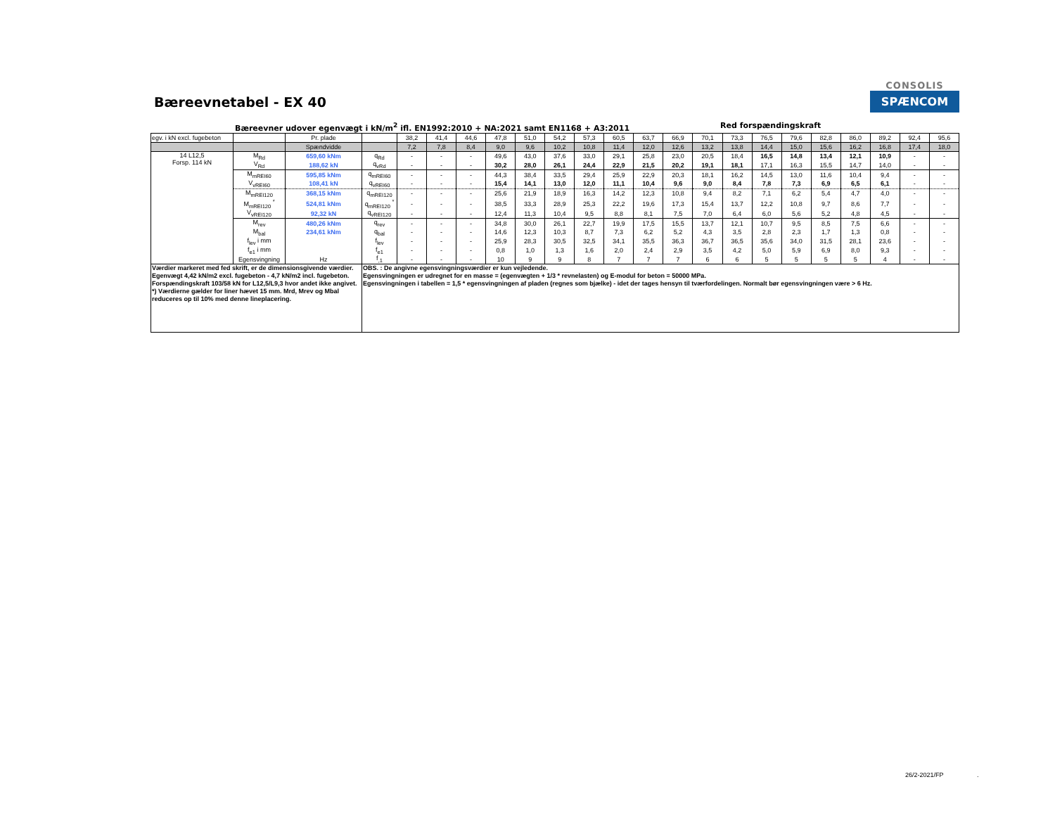Bæreevnetabel - EX 40
CONSOLIS
SPÆNCOM
Bæreevner udover egenvægt i kN/m<sup>2</sup> ifl. EN1992:2010 + NA:2021 samt EN1168 + A3:2011 Red forspændingskraft
| egv. i kN excl. fugebeton | | Pr. plade | | 38,2 | 41,4 | 44,6 | 47,8 | 51,0 | 54,2 | 57,3 | 60,5 | 63,7 | 66,9 | 70,1 | 73,3 | 76,5 | 79,6 | 82,8 | 86,0 | 89,2 | 92,4 | 95,6 |
| | | Spændvidde | | 7,2 | 7,8 | 8,4 | 9,0 | 9,6 | 10,2 | 10,8 | 11,4 | 12,0 | 12,6 | 13,2 | 13,8 | 14,4 | 15,0 | 15,6 | 16,2 | 16,8 | 17,4 | 18,0 |
| 14 L12,5 Forsp. 114 kN | M<sub>Rd</sub> | 659,60 kNm | q<sub>Rd</sub> | - | - | - | 49,6 | 43,0 | 37,6 | 33,0 | 29,1 | 25,8 | 23,0 | 20,5 | 18,4 | 16,5 | 14,8 | 13,4 | 12,1 | 10,9 | - | - |
| | V<sub>Rd</sub> | 188,62 kN | q<sub>vRd</sub> | - | - | - | 30,2 | 28,0 | 26,1 | 24,4 | 22,9 | 21,5 | 20,2 | 19,1 | 18,1 | 17,1 | 16,3 | 15,5 | 14,7 | 14,0 | - | - |
| | M<sub>mREI60</sub> | 595,85 kNm | q<sub>mREI60</sub> | - | - | - | 44,3 | 38,4 | 33,5 | 29,4 | 25,9 | 22,9 | 20,3 | 18,1 | 16,2 | 14,5 | 13,0 | 11,6 | 10,4 | 9,4 | - | - |
| | V<sub>vREI60</sub> | 108,41 kN | q<sub>vREI60</sub> | - | - | - | 15,4 | 14,1 | 13,0 | 12,0 | 11,1 | 10,4 | 9,6 | 9,0 | 8,4 | 7,8 | 7,3 | 6,9 | 6,5 | 6,1 | - | - |
| | M<sub>mREI120</sub> | 368,15 kNm | q<sub>mREI120</sub> | - | - | - | 25,6 | 21,9 | 18,9 | 16,3 | 14,2 | 12,3 | 10,8 | 9,4 | 8,2 | 7,1 | 6,2 | 5,4 | 4,7 | 4,0 | - | - |
| | M<sub>mREI120</sub> <sup>*</sup> | 524,81 kNm | q<sub>mREI120</sub> <sup>*</sup> | - | - | - | 38,5 | 33,3 | 28,9 | 25,3 | 22,2 | 19,6 | 17,3 | 15,4 | 13,7 | 12,2 | 10,8 | 9,7 | 8,6 | 7,7 | - | - |
| | V<sub>vREI120</sub> | 92,32 kN | q<sub>vREI120</sub> | - | - | - | 12,4 | 11,3 | 10,4 | 9,5 | 8,8 | 8,1 | 7,5 | 7,0 | 6,4 | 6,0 | 5,6 | 5,2 | 4,8 | 4,5 | - | - |
| | M<sub>rev</sub> | 480,26 kNm | q<sub>rev</sub> | - | - | - | 34,8 | 30,0 | 26,1 | 22,7 | 19,9 | 17,5 | 15,5 | 13,7 | 12,1 | 10,7 | 9,5 | 8,5 | 7,5 | 6,6 | - | - |
| | M<sub>bal</sub> | 234,61 kNm | q<sub>bal</sub> | - | - | - | 14,6 | 12,3 | 10,3 | 8,7 | 7,3 | 6,2 | 5,2 | 4,3 | 3,5 | 2,8 | 2,3 | 1,7 | 1,3 | 0,8 | - | - |
| | f<sub>lev</sub> i mm | | f<sub>lev</sub> | - | - | - | 25,9 | 28,3 | 30,5 | 32,5 | 34,1 | 35,5 | 36,3 | 36,7 | 36,5 | 35,6 | 34,0 | 31,5 | 28,1 | 23,6 | - | - |
| | f<sub>e1</sub> i mm | | f<sub>e1</sub> | - | - | - | 0,8 | 1,0 | 1,3 | 1,6 | 2,0 | 2,4 | 2,9 | 3,5 | 4,2 | 5,0 | 5,9 | 6,9 | 8,0 | 9,3 | - | - |
| | Egensvingning | Hz | f<sub>,1</sub> | - | - | - | 10 | 9 | 9 | 8 | 7 | 7 | 7 | 6 | 6 | 5 | 5 | 5 | 5 | 4 | - | - |
| Værdier markeret med fed skrift, er de dimensionsgivende værdier. Egenvægt 4,42 kN/m2 excl. fugebeton - 4,7 kN/m2 incl. fugebeton. Forspændingskraft 103/58 kN for L12,5/L9,3 hvor andet ikke angivet. *) Værdierne gælder for liner hævet 15 mm. Mrd, Mrev og Mbal reduceres op til 10% med denne lineplacering. | | | OBS. : De angivne egensvingningsværdier er kun vejledende. Egensvingningen er udregnet for en masse = (egenvægten + 1/3 * revnelasten) og E-modul for beton = 50000 MPa. Egensvingningen i tabellen = 1,5 * egensvingningen af pladen (regnes som bjælke) - idet der tages hensyn til tværfordelingen. Normalt bør egensvingningen være > 6 Hz. | | | | | | | | | | | | | | | | | | | |
26/2-2021/FP .